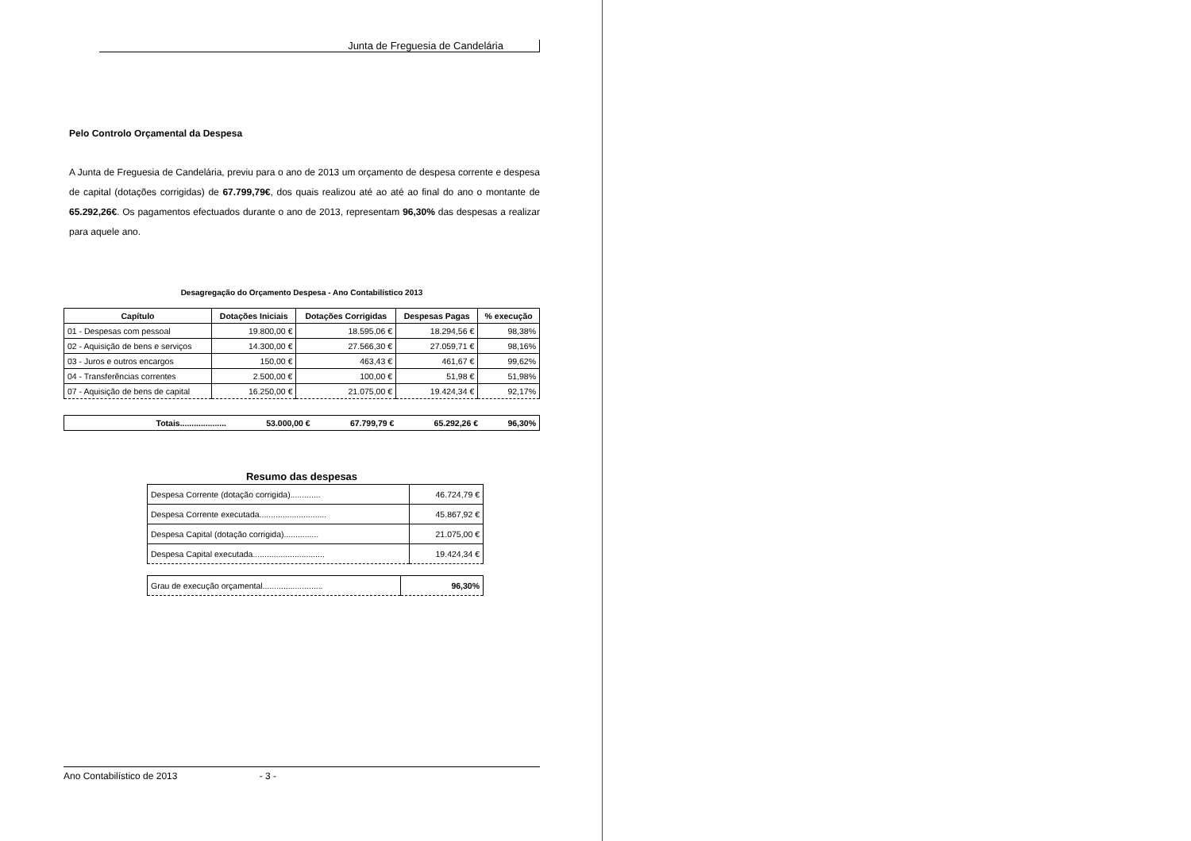Junta de Freguesia de Candelária
Pelo Controlo Orçamental da Despesa
A Junta de Freguesia de Candelária, previu para o ano de 2013 um orçamento de despesa corrente e despesa de capital (dotações corrigidas) de 67.799,79€, dos quais realizou até ao até ao final do ano o montante de 65.292,26€. Os pagamentos efectuados durante o ano de 2013, representam 96,30% das despesas a realizar para aquele ano.
Desagregação do Orçamento Despesa - Ano Contabilístico 2013
| Capítulo | Dotações Iniciais | Dotações Corrigidas | Despesas Pagas | % execução |
| --- | --- | --- | --- | --- |
| 01 - Despesas com pessoal | 19.800,00 € | 18.595,06 € | 18.294,56 € | 98,38% |
| 02 - Aquisição de bens e serviços | 14.300,00 € | 27.566,30 € | 27.059,71 € | 98,16% |
| 03 - Juros e outros encargos | 150,00 € | 463,43 € | 461,67 € | 99,62% |
| 04 - Transferências correntes | 2.500,00 € | 100,00 € | 51,98 € | 51,98% |
| 07 - Aquisição de bens de capital | 16.250,00 € | 21.075,00 € | 19.424,34 € | 92,17% |
| Totais.................... | 53.000,00 € | 67.799,79 € | 65.292,26 € | 96,30% |
Resumo das despesas
| Despesa Corrente (dotação corrigida)............. | 46.724,79 € |
| Despesa Corrente executada............................. | 45.867,92 € |
| Despesa Capital (dotação corrigida)............... | 21.075,00 € |
| Despesa Capital executada............................... | 19.424,34 € |
| Grau de execução orçamental.......................... | 96,30% |
Ano Contabilístico de 2013 - 3 -